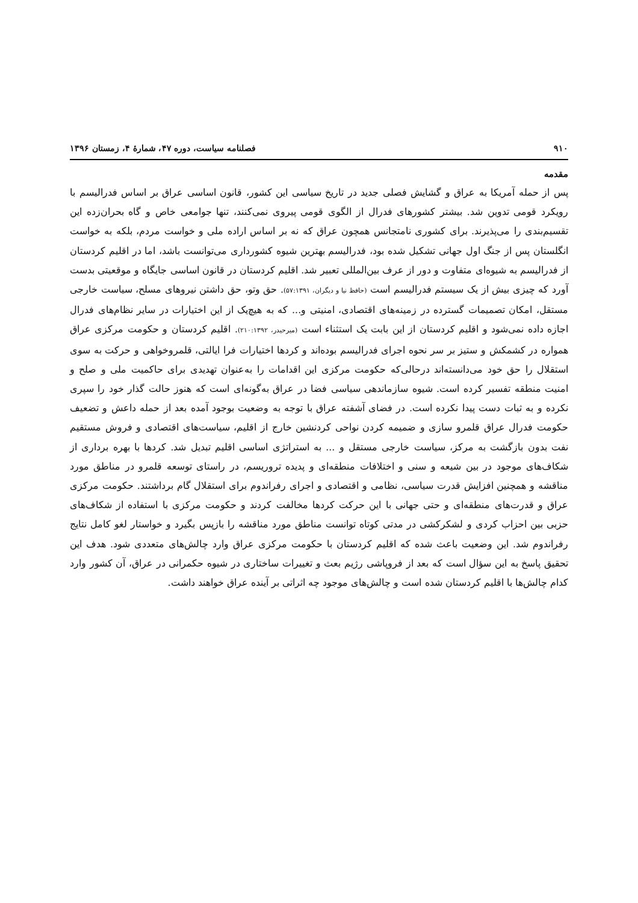۹۱۰ فصلنامه سیاست، دوره ۴۷، شمارۀ ۴، زمستان ۱۳۹۶
مقدمه
پس از حمله آمریکا به عراق و گشایش فصلی جدید در تاریخ سیاسی این کشور، قانون اساسی عراق بر اساس فدرالیسم با رویکرد قومی تدوین شد. بیشتر کشورهای فدرال از الگوی قومی پیروی نمی‌کنند، تنها جوامعی خاص و گاه بحران‌زده این تقسیم‌بندی را می‌پذیرند. برای کشوری نامتجانس همچون عراق که نه بر اساس اراده ملی و خواست مردم، بلکه به خواست انگلستان پس از جنگ اول جهانی تشکیل شده بود، فدرالیسم بهترین شیوه کشورداری می‌توانست باشد، اما در اقلیم کردستان از فدرالیسم به شیوه‌ای متفاوت و دور از عرف بین‌المللی تعبیر شد. اقلیم کردستان در قانون اساسی جایگاه و موقعیتی بدست آورد که چیزی بیش از یک سیستم فدرالیسم است (حافظ نیا و دیگران، ۵۷:۱۳۹۱). حق وتو، حق داشتن نیروهای مسلح، سیاست خارجی مستقل، امکان تصمیمات گسترده در زمینه‌های اقتصادی، امنیتی و... که به هیچ‌یک از این اختیارات در سایر نظام‌های فدرال اجازه داده نمی‌شود و اقلیم کردستان از این بابت یک استثناء است (میرحیدر، ۲۱۰:۱۳۹۲). اقلیم کردستان و حکومت مرکزی عراق همواره در کشمکش و ستیز بر سر نحوه اجرای فدرالیسم بوده‌اند و کردها اختیارات فرا ایالتی، قلمروخواهی و حرکت به سوی استقلال را حق خود می‌دانسته‌اند درحالی‌که حکومت مرکزی این اقدامات را به‌عنوان تهدیدی برای حاکمیت ملی و صلح و امنیت منطقه تفسیر کرده است. شیوه سازماندهی سیاسی فضا در عراق به‌گونه‌ای است که هنوز حالت گذار خود را سپری نکرده و به ثبات دست پیدا نکرده است. در فضای آشفته عراق با توجه به وضعیت بوجود آمده بعد از حمله داعش و تضعیف حکومت فدرال عراق قلمرو سازی و ضمیمه کردن نواحی کردنشین خارج از اقلیم، سیاست‌های اقتصادی و فروش مستقیم نفت بدون بازگشت به مرکز، سیاست خارجی مستقل و ... به استراتژی اساسی اقلیم تبدیل شد. کردها با بهره برداری از شکاف‌های موجود در بین شیعه و سنی و اختلافات منطقه‌ای و پدیده تروریسم، در راستای توسعه قلمرو در مناطق مورد مناقشه و همچنین افزایش قدرت سیاسی، نظامی و اقتصادی و اجرای رفراندوم برای استقلال گام برداشتند. حکومت مرکزی عراق و قدرت‌های منطقه‌ای و حتی جهانی با این حرکت کردها مخالفت کردند و حکومت مرکزی با استفاده از شکاف‌های حزبی بین احزاب کردی و لشکرکشی در مدتی کوتاه توانست مناطق مورد مناقشه را بازپس بگیرد و خواستار لغو کامل نتایج رفراندوم شد. این وضعیت باعث شده که اقلیم کردستان با حکومت مرکزی عراق وارد چالش‌های متعددی شود. هدف این تحقیق پاسخ به این سؤال است که بعد از فروپاشی رژیم بعث و تغییرات ساختاری در شیوه حکمرانی در عراق، آن کشور وارد کدام چالش‌ها با اقلیم کردستان شده است و چالش‌های موجود چه اثراتی بر آینده عراق خواهند داشت.